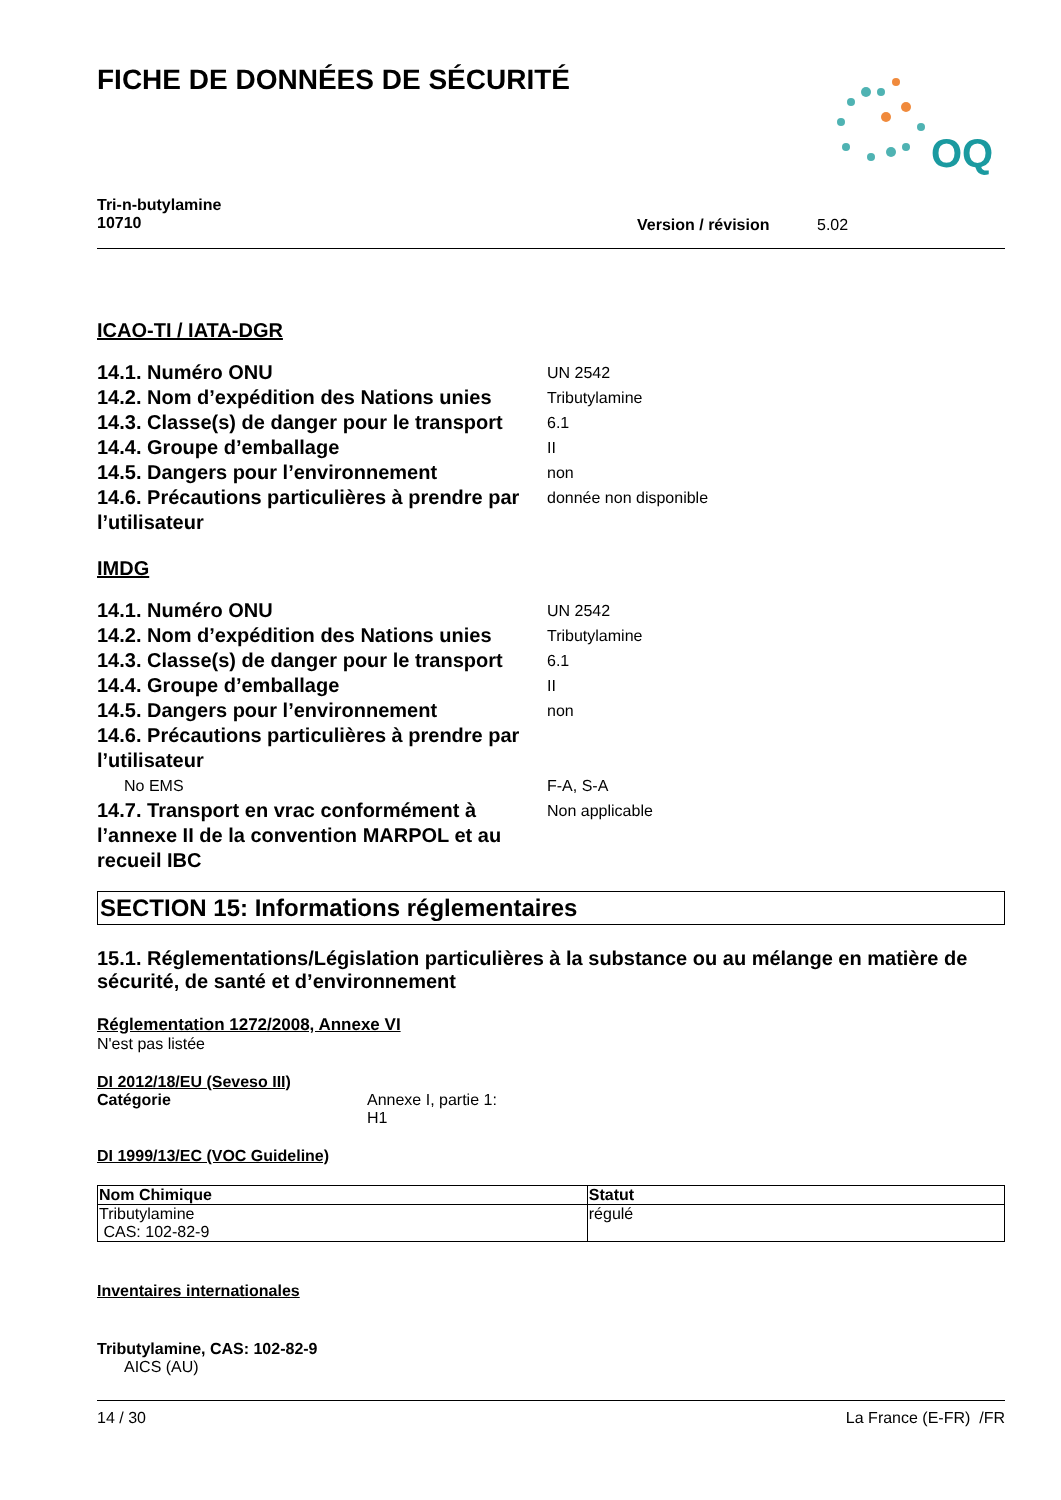FICHE DE DONNÉES DE SÉCURITÉ
OQ
Tri-n-butylamine
10710
Version / révision 5.02
ICAO-TI / IATA-DGR
14.1. Numéro ONU
UN 2542
14.2. Nom d’expédition des Nations unies
Tributylamine
14.3. Classe(s) de danger pour le transport
6.1
14.4. Groupe d’emballage
II
14.5. Dangers pour l’environnement
non
14.6. Précautions particulières à prendre par l’utilisateur
donnée non disponible
IMDG
14.1. Numéro ONU
UN 2542
14.2. Nom d’expédition des Nations unies
Tributylamine
14.3. Classe(s) de danger pour le transport
6.1
14.4. Groupe d’emballage
II
14.5. Dangers pour l’environnement
non
14.6. Précautions particulières à prendre par l’utilisateur
No EMS F-A, S-A
14.7. Transport en vrac conformément à l’annexe II de la convention MARPOL et au recueil IBC
Non applicable
SECTION 15: Informations réglementaires
15.1. Réglementations/Législation particulières à la substance ou au mélange en matière de sécurité, de santé et d’environnement
Réglementation 1272/2008, Annexe VI
N'est pas listée
DI 2012/18/EU (Seveso III)
Catégorie Annexe I, partie 1:
H1
DI 1999/13/EC (VOC Guideline)
| Nom Chimique | Statut |
| --- | --- |
| Tributylamine CAS: 102-82-9 | régulé |
Inventaires internationales
Tributylamine, CAS: 102-82-9
AICS (AU)
14 / 30 La France (E-FR) /FR